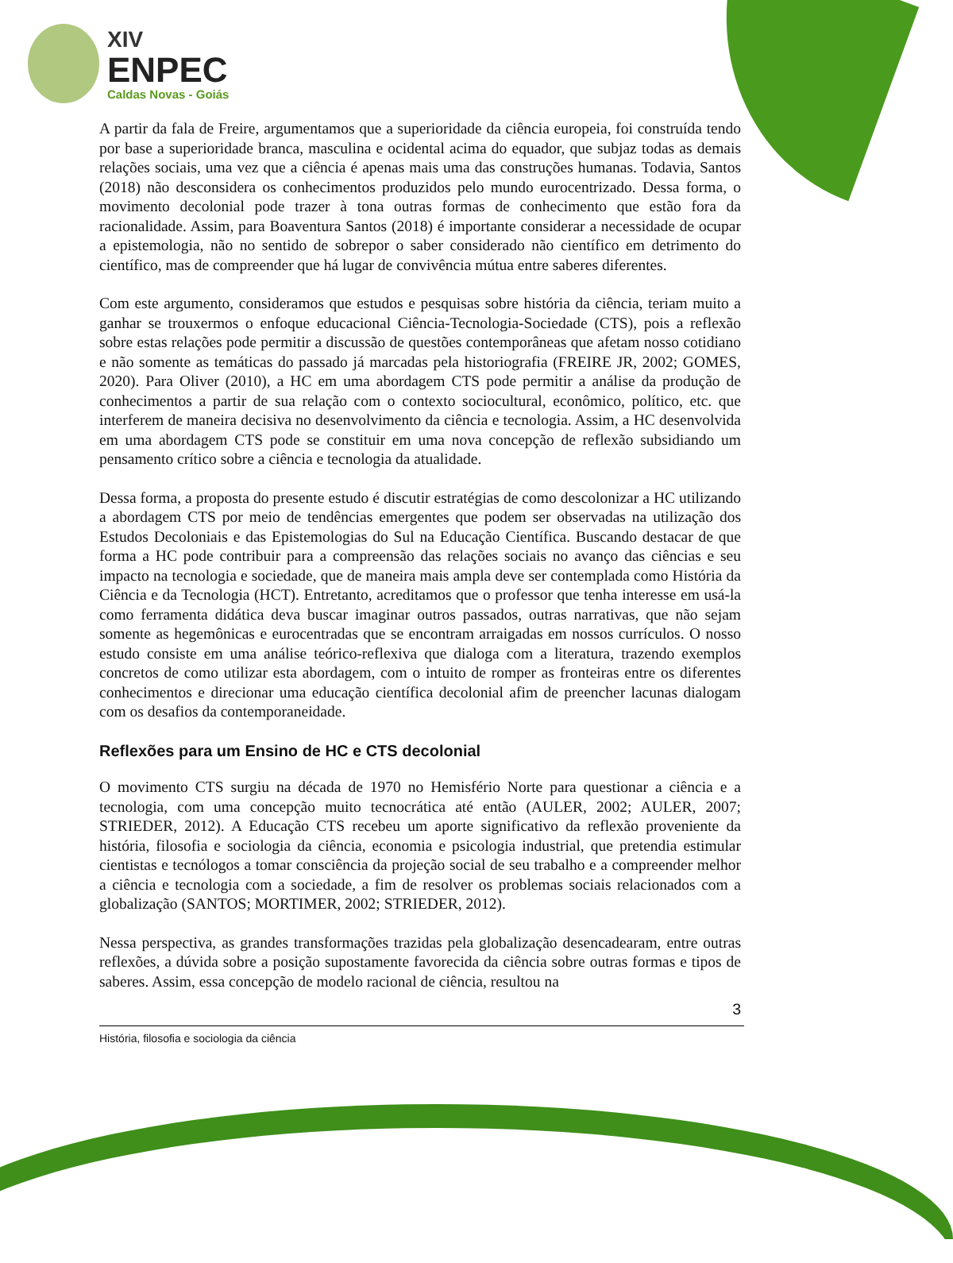XIV
ENPEC
Caldas Novas - Goiás
A partir da fala de Freire, argumentamos que a superioridade da ciência europeia, foi construída tendo por base a superioridade branca, masculina e ocidental acima do equador, que subjaz todas as demais relações sociais, uma vez que a ciência é apenas mais uma das construções humanas. Todavia, Santos (2018) não desconsidera os conhecimentos produzidos pelo mundo eurocentrizado. Dessa forma, o movimento decolonial pode trazer à tona outras formas de conhecimento que estão fora da racionalidade. Assim, para Boaventura Santos (2018) é importante considerar a necessidade de ocupar a epistemologia, não no sentido de sobrepor o saber considerado não científico em detrimento do científico, mas de compreender que há lugar de convivência mútua entre saberes diferentes.
Com este argumento, consideramos que estudos e pesquisas sobre história da ciência, teriam muito a ganhar se trouxermos o enfoque educacional Ciência-Tecnologia-Sociedade (CTS), pois a reflexão sobre estas relações pode permitir a discussão de questões contemporâneas que afetam nosso cotidiano e não somente as temáticas do passado já marcadas pela historiografia (FREIRE JR, 2002; GOMES, 2020). Para Oliver (2010), a HC em uma abordagem CTS pode permitir a análise da produção de conhecimentos a partir de sua relação com o contexto sociocultural, econômico, político, etc. que interferem de maneira decisiva no desenvolvimento da ciência e tecnologia. Assim, a HC desenvolvida em uma abordagem CTS pode se constituir em uma nova concepção de reflexão subsidiando um pensamento crítico sobre a ciência e tecnologia da atualidade.
Dessa forma, a proposta do presente estudo é discutir estratégias de como descolonizar a HC utilizando a abordagem CTS por meio de tendências emergentes que podem ser observadas na utilização dos Estudos Decoloniais e das Epistemologias do Sul na Educação Científica. Buscando destacar de que forma a HC pode contribuir para a compreensão das relações sociais no avanço das ciências e seu impacto na tecnologia e sociedade, que de maneira mais ampla deve ser contemplada como História da Ciência e da Tecnologia (HCT). Entretanto, acreditamos que o professor que tenha interesse em usá-la como ferramenta didática deva buscar imaginar outros passados, outras narrativas, que não sejam somente as hegemônicas e eurocentradas que se encontram arraigadas em nossos currículos. O nosso estudo consiste em uma análise teórico-reflexiva que dialoga com a literatura, trazendo exemplos concretos de como utilizar esta abordagem, com o intuito de romper as fronteiras entre os diferentes conhecimentos e direcionar uma educação científica decolonial afim de preencher lacunas dialogam com os desafios da contemporaneidade.
Reflexões para um Ensino de HC e CTS decolonial
O movimento CTS surgiu na década de 1970 no Hemisfério Norte para questionar a ciência e a tecnologia, com uma concepção muito tecnocrática até então (AULER, 2002; AULER, 2007; STRIEDER, 2012). A Educação CTS recebeu um aporte significativo da reflexão proveniente da história, filosofia e sociologia da ciência, economia e psicologia industrial, que pretendia estimular cientistas e tecnólogos a tomar consciência da projeção social de seu trabalho e a compreender melhor a ciência e tecnologia com a sociedade, a fim de resolver os problemas sociais relacionados com a globalização (SANTOS; MORTIMER, 2002; STRIEDER, 2012).
Nessa perspectiva, as grandes transformações trazidas pela globalização desencadearam, entre outras reflexões, a dúvida sobre a posição supostamente favorecida da ciência sobre outras formas e tipos de saberes. Assim, essa concepção de modelo racional de ciência, resultou na
3
História, filosofia e sociologia da ciência